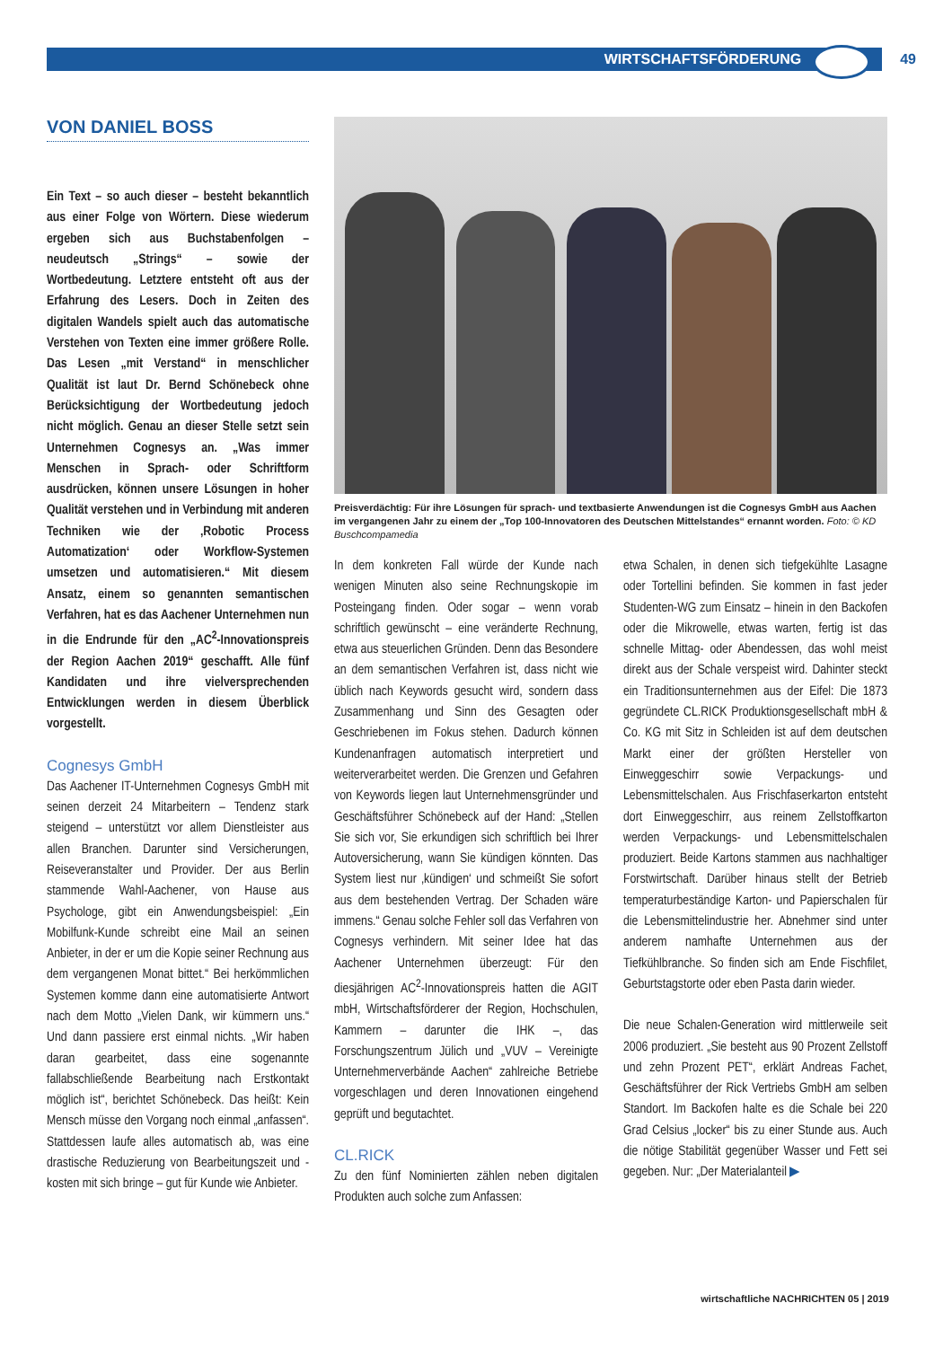WIRTSCHAFTSFÖRDERUNG 49
VON DANIEL BOSS
Ein Text – so auch dieser – besteht bekanntlich aus einer Folge von Wörtern. Diese wiederum ergeben sich aus Buchstabenfolgen – neudeutsch „Strings“ – sowie der Wortbedeutung. Letztere entsteht oft aus der Erfahrung des Lesers. Doch in Zeiten des digitalen Wandels spielt auch das automatische Verstehen von Texten eine immer größere Rolle. Das Lesen „mit Verstand“ in menschlicher Qualität ist laut Dr. Bernd Schönebeck ohne Berücksichtigung der Wortbedeutung jedoch nicht möglich. Genau an dieser Stelle setzt sein Unternehmen Cognesys an. „Was immer Menschen in Sprach- oder Schriftform ausdrücken, können unsere Lösungen in hoher Qualität verstehen und in Verbindung mit anderen Techniken wie der ‚Robotic Process Automatization‘ oder Workflow-Systemen umsetzen und automatisieren.“ Mit diesem Ansatz, einem so genannten semantischen Verfahren, hat es das Aachener Unternehmen nun in die Endrunde für den „AC<sup>2</sup>-Innovationspreis der Region Aachen 2019“ geschafft. Alle fünf Kandidaten und ihre vielversprechenden Entwicklungen werden in diesem Überblick vorgestellt.
Cognesys GmbH
Das Aachener IT-Unternehmen Cognesys GmbH mit seinen derzeit 24 Mitarbeitern – Tendenz stark steigend – unterstützt vor allem Dienstleister aus allen Branchen. Darunter sind Versicherungen, Reiseveranstalter und Provider. Der aus Berlin stammende Wahl-Aachener, von Hause aus Psychologe, gibt ein Anwendungsbeispiel: „Ein Mobilfunk-Kunde schreibt eine Mail an seinen Anbieter, in der er um die Kopie seiner Rechnung aus dem vergangenen Monat bittet.“ Bei herkömmlichen Systemen komme dann eine automatisierte Antwort nach dem Motto „Vielen Dank, wir kümmern uns.“ Und dann passiere erst einmal nichts. „Wir haben daran gearbeitet, dass eine sogenannte fallabschließende Bearbeitung nach Erstkontakt möglich ist“, berichtet Schönebeck. Das heißt: Kein Mensch müsse den Vorgang noch einmal „anfassen“. Stattdessen laufe alles automatisch ab, was eine drastische Reduzierung von Bearbeitungszeit und -kosten mit sich bringe – gut für Kunde wie Anbieter.
Preisverdächtig: Für ihre Lösungen für sprach- und textbasierte Anwendungen ist die Cognesys GmbH aus Aachen im vergangenen Jahr zu einem der „Top 100-Innovatoren des Deutschen Mittelstandes“ ernannt worden. Foto: © KD Buschcompamedia
In dem konkreten Fall würde der Kunde nach wenigen Minuten also seine Rechnungskopie im Posteingang finden. Oder sogar – wenn vorab schriftlich gewünscht – eine veränderte Rechnung, etwa aus steuerlichen Gründen. Denn das Besondere an dem semantischen Verfahren ist, dass nicht wie üblich nach Keywords gesucht wird, sondern dass Zusammenhang und Sinn des Gesagten oder Geschriebenen im Fokus stehen. Dadurch können Kundenanfragen automatisch interpretiert und weiterverarbeitet werden. Die Grenzen und Gefahren von Keywords liegen laut Unternehmensgründer und Geschäftsführer Schönebeck auf der Hand: „Stellen Sie sich vor, Sie erkundigen sich schriftlich bei Ihrer Autoversicherung, wann Sie kündigen könnten. Das System liest nur ‚kündigen‘ und schmeißt Sie sofort aus dem bestehenden Vertrag. Der Schaden wäre immens.“ Genau solche Fehler soll das Verfahren von Cognesys verhindern. Mit seiner Idee hat das Aachener Unternehmen überzeugt: Für den diesjährigen AC<sup>2</sup>-Innovationspreis hatten die AGIT mbH, Wirtschaftsförderer der Region, Hochschulen, Kammern – darunter die IHK –, das Forschungszentrum Jülich und „VUV – Vereinigte Unternehmerverbände Aachen“ zahlreiche Betriebe vorgeschlagen und deren Innovationen eingehend geprüft und begutachtet.
CL.RICK
Zu den fünf Nominierten zählen neben digitalen Produkten auch solche zum Anfassen:
etwa Schalen, in denen sich tiefgekühlte Lasagne oder Tortellini befinden. Sie kommen in fast jeder Studenten-WG zum Einsatz – hinein in den Backofen oder die Mikrowelle, etwas warten, fertig ist das schnelle Mittag- oder Abendessen, das wohl meist direkt aus der Schale verspeist wird. Dahinter steckt ein Traditionsunternehmen aus der Eifel: Die 1873 gegründete CL.RICK Produktionsgesellschaft mbH & Co. KG mit Sitz in Schleiden ist auf dem deutschen Markt einer der größten Hersteller von Einweggeschirr sowie Verpackungs- und Lebensmittelschalen. Aus Frischfaserkarton entsteht dort Einweggeschirr, aus reinem Zellstoffkarton werden Verpackungs- und Lebensmittelschalen produziert. Beide Kartons stammen aus nachhaltiger Forstwirtschaft. Darüber hinaus stellt der Betrieb temperaturbeständige Karton- und Papierschalen für die Lebensmittelindustrie her. Abnehmer sind unter anderem namhafte Unternehmen aus der Tiefkühlbranche. So finden sich am Ende Fischfilet, Geburtstagstorte oder eben Pasta darin wieder.
Die neue Schalen-Generation wird mittlerweile seit 2006 produziert. „Sie besteht aus 90 Prozent Zellstoff und zehn Prozent PET“, erklärt Andreas Fachet, Geschäftsführer der Rick Vertriebs GmbH am selben Standort. Im Backofen halte es die Schale bei 220 Grad Celsius „locker“ bis zu einer Stunde aus. Auch die nötige Stabilität gegenüber Wasser und Fett sei gegeben. Nur: „Der Materialanteil ▶
wirtschaftliche NACHRICHTEN 05 | 2019